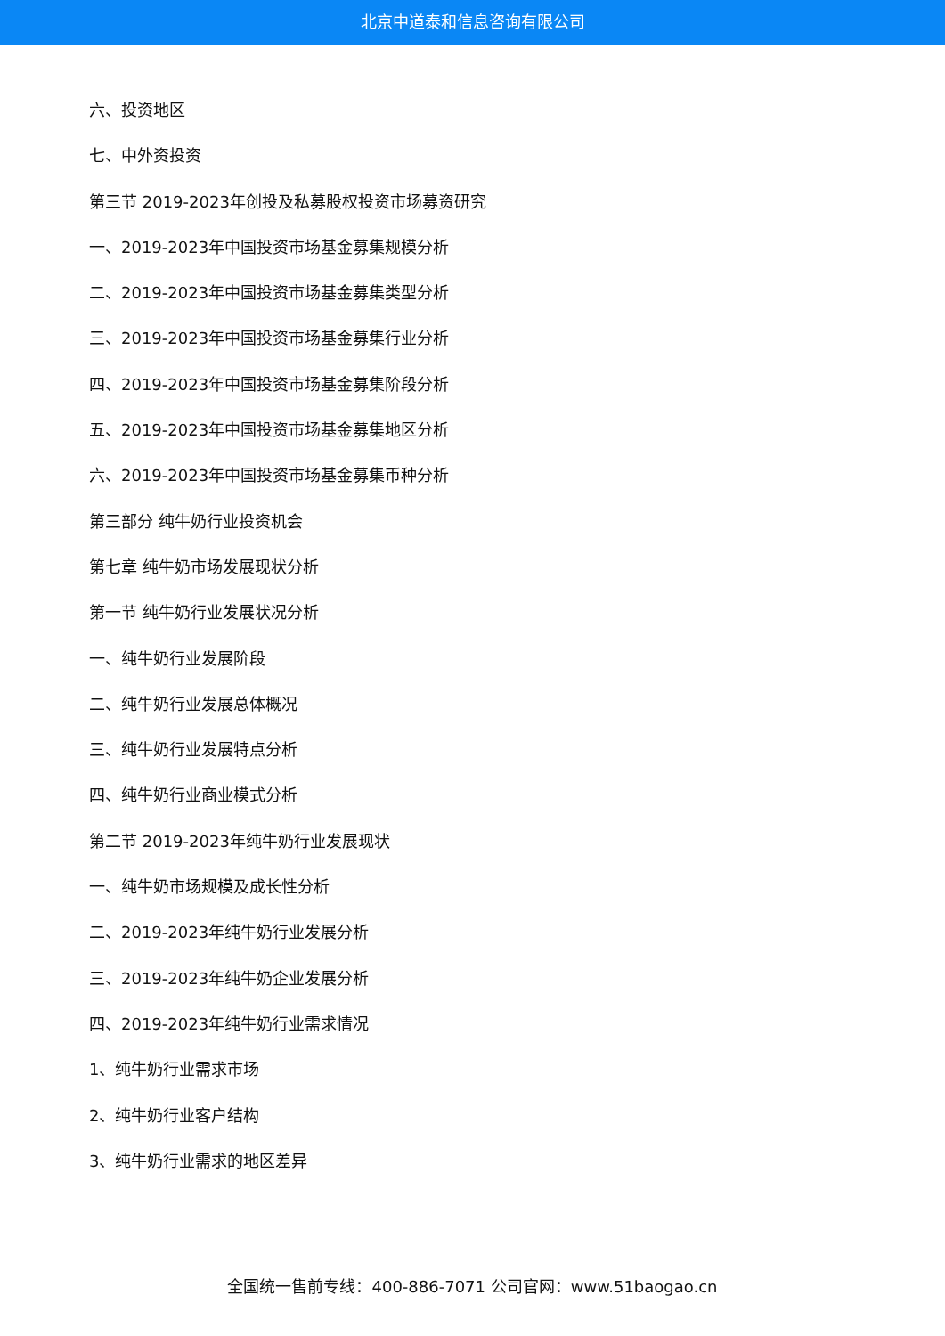北京中道泰和信息咨询有限公司
六、投资地区
七、中外资投资
第三节 2019-2023年创投及私募股权投资市场募资研究
一、2019-2023年中国投资市场基金募集规模分析
二、2019-2023年中国投资市场基金募集类型分析
三、2019-2023年中国投资市场基金募集行业分析
四、2019-2023年中国投资市场基金募集阶段分析
五、2019-2023年中国投资市场基金募集地区分析
六、2019-2023年中国投资市场基金募集币种分析
第三部分 纯牛奶行业投资机会
第七章 纯牛奶市场发展现状分析
第一节 纯牛奶行业发展状况分析
一、纯牛奶行业发展阶段
二、纯牛奶行业发展总体概况
三、纯牛奶行业发展特点分析
四、纯牛奶行业商业模式分析
第二节 2019-2023年纯牛奶行业发展现状
一、纯牛奶市场规模及成长性分析
二、2019-2023年纯牛奶行业发展分析
三、2019-2023年纯牛奶企业发展分析
四、2019-2023年纯牛奶行业需求情况
1、纯牛奶行业需求市场
2、纯牛奶行业客户结构
3、纯牛奶行业需求的地区差异
全国统一售前专线：400-886-7071 公司官网：www.51baogao.cn